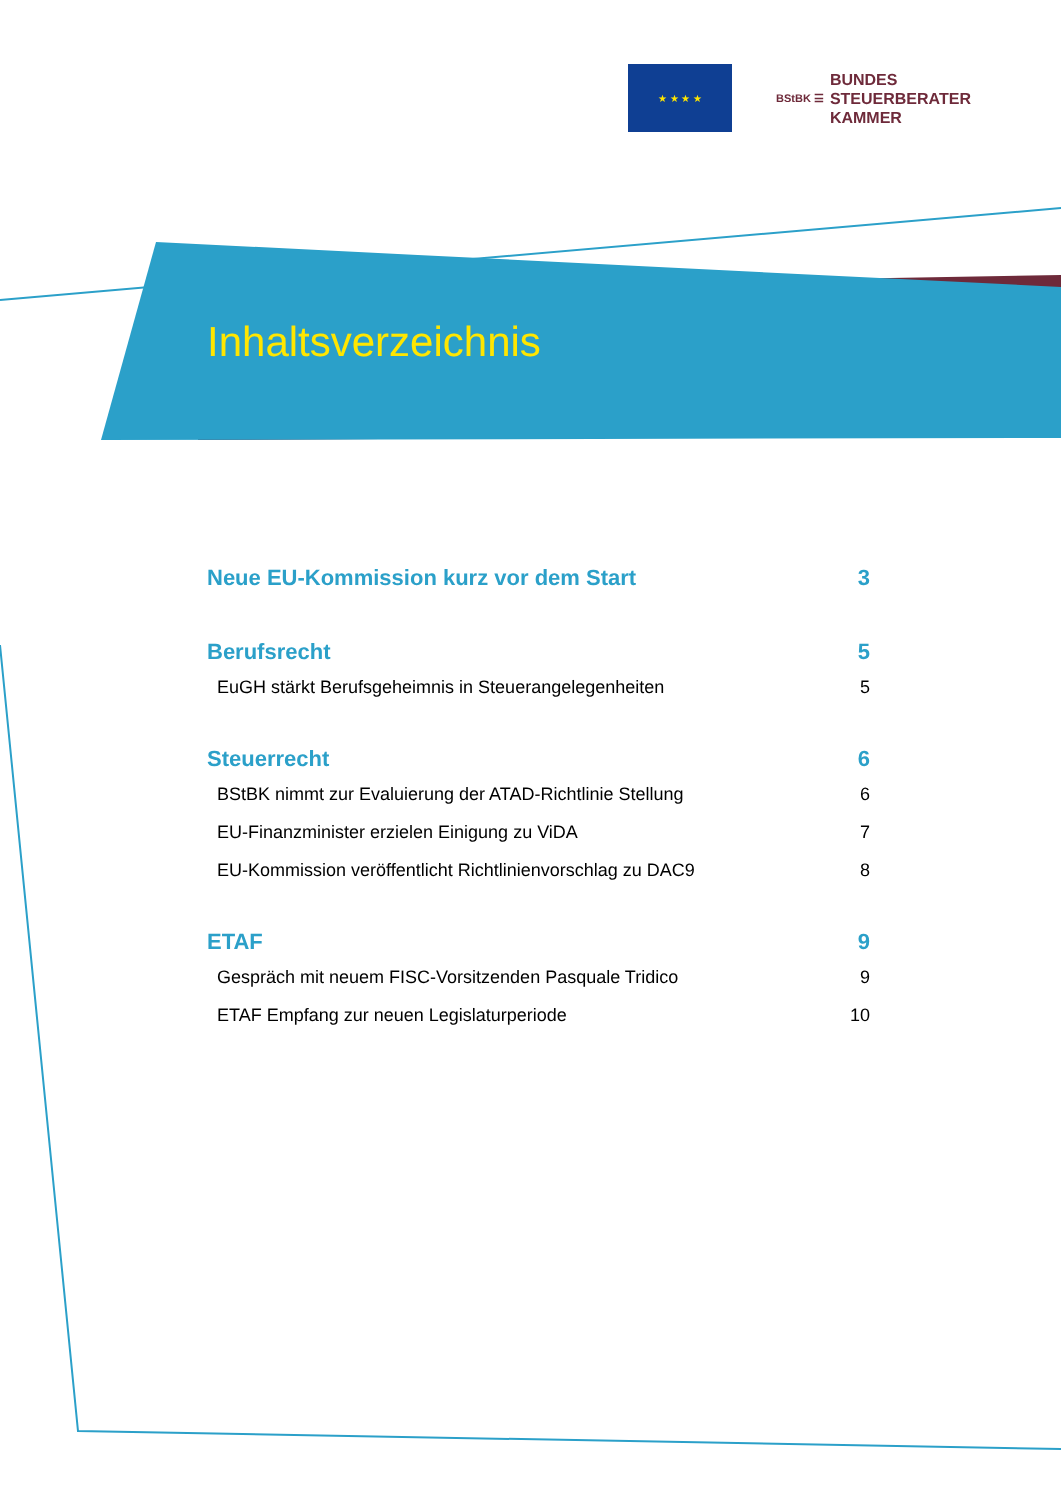★ ★ ★ ★
BStBK ☰
BUNDES
STEUERBERATER
KAMMER
Inhaltsverzeichnis
Neue EU-Kommission kurz vor dem Start 3
Berufsrecht 5
EuGH stärkt Berufsgeheimnis in Steuerangelegenheiten 5
Steuerrecht 6
BStBK nimmt zur Evaluierung der ATAD-Richtlinie Stellung 6
EU-Finanzminister erzielen Einigung zu ViDA 7
EU-Kommission veröffentlicht Richtlinienvorschlag zu DAC9 8
ETAF 9
Gespräch mit neuem FISC-Vorsitzenden Pasquale Tridico 9
ETAF Empfang zur neuen Legislaturperiode 10